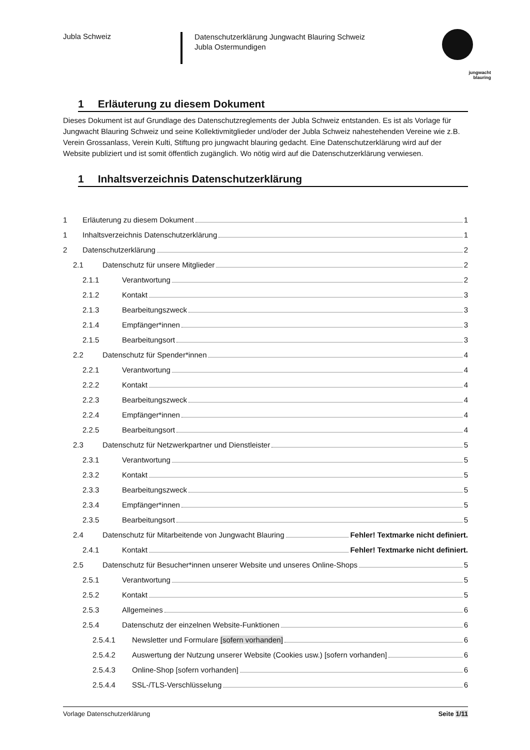Jubla Schweiz
Datenschutzerklärung Jungwacht Blauring Schweiz
Jubla Ostermundigen
jungwacht
blauring
1 Erläuterung zu diesem Dokument
Dieses Dokument ist auf Grundlage des Datenschutzreglements der Jubla Schweiz entstanden. Es ist als Vorlage für Jungwacht Blauring Schweiz und seine Kollektivmitglieder und/oder der Jubla Schweiz nahestehenden Vereine wie z.B. Verein Grossanlass, Verein Kulti, Stiftung pro jungwacht blauring gedacht. Eine Datenschutzerklärung wird auf der Website publiziert und ist somit öffentlich zugänglich. Wo nötig wird auf die Datenschutzerklärung verwiesen.
1 Inhaltsverzeichnis Datenschutzerklärung
1 Erläuterung zu diesem Dokument 1
1 Inhaltsverzeichnis Datenschutzerklärung 1
2 Datenschutzerklärung 2
2.1 Datenschutz für unsere Mitglieder 2
2.1.1 Verantwortung 2
2.1.2 Kontakt 3
2.1.3 Bearbeitungszweck 3
2.1.4 Empfänger*innen 3
2.1.5 Bearbeitungsort 3
2.2 Datenschutz für Spender*innen 4
2.2.1 Verantwortung 4
2.2.2 Kontakt 4
2.2.3 Bearbeitungszweck 4
2.2.4 Empfänger*innen 4
2.2.5 Bearbeitungsort 4
2.3 Datenschutz für Netzwerkpartner und Dienstleister 5
2.3.1 Verantwortung 5
2.3.2 Kontakt 5
2.3.3 Bearbeitungszweck 5
2.3.4 Empfänger*innen 5
2.3.5 Bearbeitungsort 5
2.4 Datenschutz für Mitarbeitende von Jungwacht Blauring Fehler! Textmarke nicht definiert.
2.4.1 Kontakt Fehler! Textmarke nicht definiert.
2.5 Datenschutz für Besucher*innen unserer Website und unseres Online-Shops 5
2.5.1 Verantwortung 5
2.5.2 Kontakt 5
2.5.3 Allgemeines 6
2.5.4 Datenschutz der einzelnen Website-Funktionen 6
2.5.4.1 Newsletter und Formulare [sofern vorhanden] 6
2.5.4.2 Auswertung der Nutzung unserer Website (Cookies usw.) [sofern vorhanden] 6
2.5.4.3 Online-Shop [sofern vorhanden] 6
2.5.4.4 SSL-/TLS-Verschlüsselung 6
Vorlage Datenschutzerklärung Seite 1/11